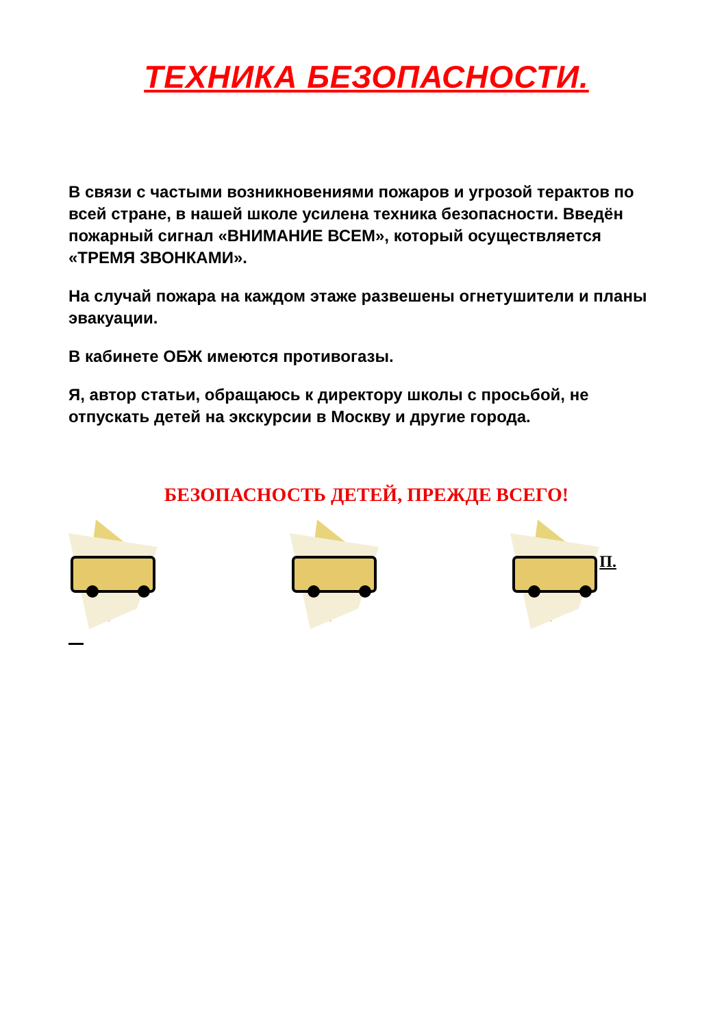ТЕХНИКА БЕЗОПАСНОСТИ.
В связи с частыми возникновениями пожаров и угрозой терактов по всей стране, в нашей школе усилена техника безопасности. Введён пожарный сигнал «ВНИМАНИЕ ВСЕМ», который осуществляется «ТРЕМЯ ЗВОНКАМИ».
На случай пожара на каждом этаже развешены огнетушители и планы эвакуации.
В кабинете ОБЖ имеются противогазы.
Я, автор статьи, обращаюсь к директору школы с просьбой, не отпускать детей на экскурсии в Москву и другие города.
БЕЗОПАСНОСТЬ ДЕТЕЙ, ПРЕЖДЕ ВСЕГО!
П.